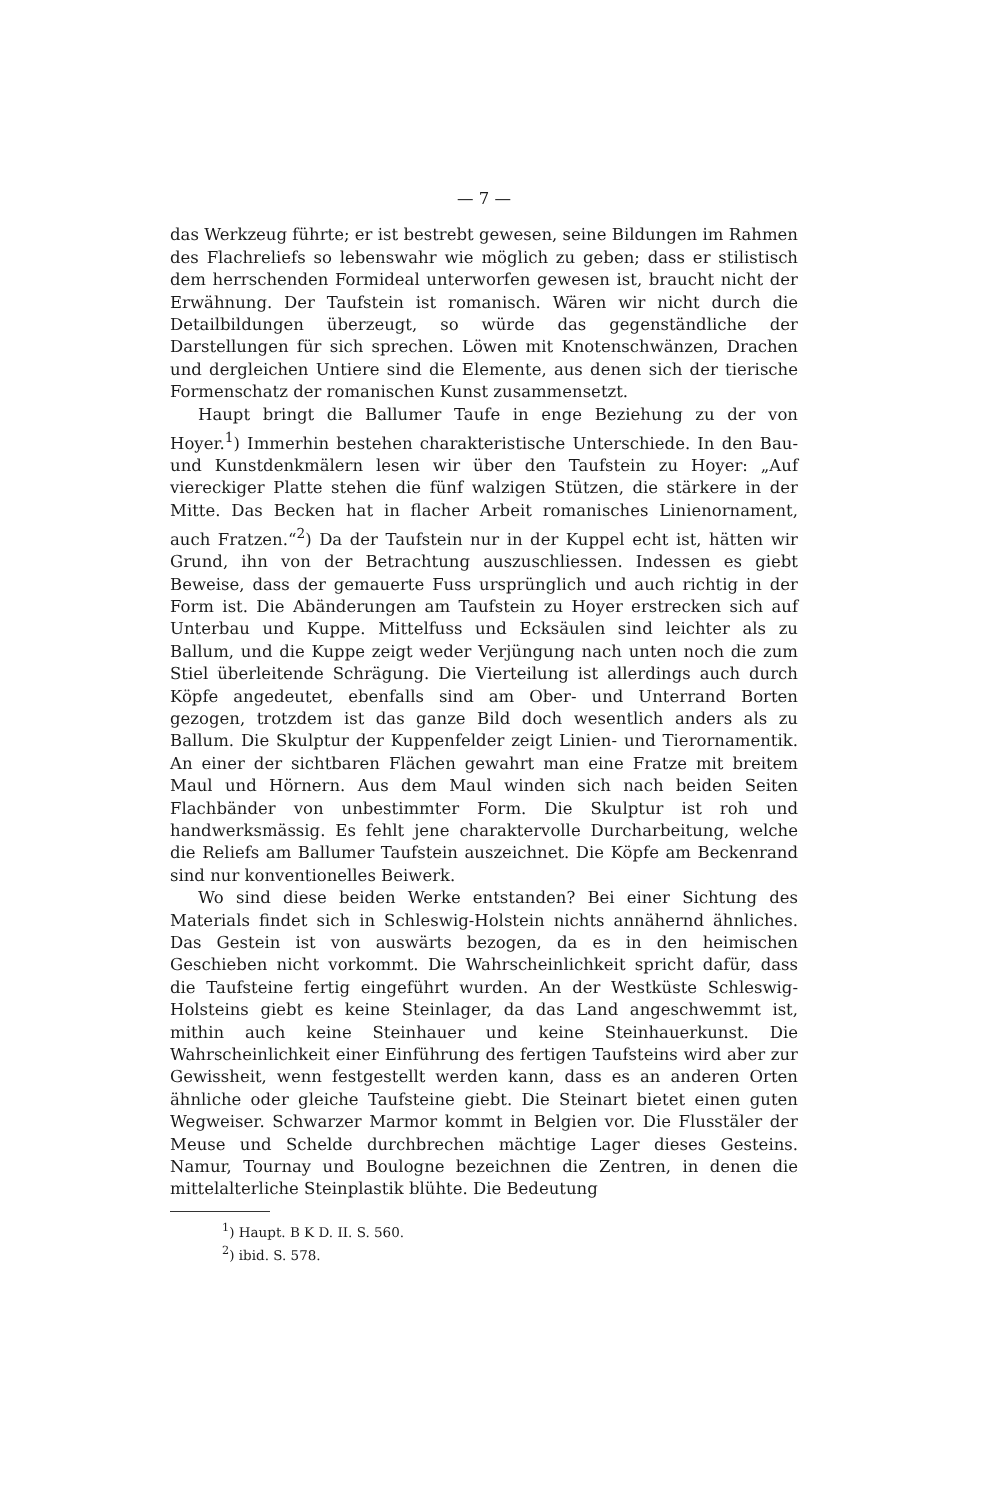— 7 —
das Werkzeug führte; er ist bestrebt gewesen, seine Bildungen im Rahmen des Flachreliefs so lebenswahr wie möglich zu geben; dass er stilistisch dem herrschenden Formideal unterworfen gewesen ist, braucht nicht der Erwähnung. Der Taufstein ist romanisch. Wären wir nicht durch die Detailbildungen überzeugt, so würde das gegenständliche der Darstellungen für sich sprechen. Löwen mit Knotenschwänzen, Drachen und dergleichen Untiere sind die Elemente, aus denen sich der tierische Formenschatz der romanischen Kunst zusammensetzt.
Haupt bringt die Ballumer Taufe in enge Beziehung zu der von Hoyer.<sup>1</sup>) Immerhin bestehen charakteristische Unterschiede. In den Bau- und Kunstdenkmälern lesen wir über den Taufstein zu Hoyer: „Auf viereckiger Platte stehen die fünf walzigen Stützen, die stärkere in der Mitte. Das Becken hat in flacher Arbeit romanisches Linienornament, auch Fratzen.“<sup>2</sup>) Da der Taufstein nur in der Kuppel echt ist, hätten wir Grund, ihn von der Betrachtung auszuschliessen. Indessen es giebt Beweise, dass der gemauerte Fuss ursprünglich und auch richtig in der Form ist. Die Abänderungen am Taufstein zu Hoyer erstrecken sich auf Unterbau und Kuppe. Mittelfuss und Ecksäulen sind leichter als zu Ballum, und die Kuppe zeigt weder Verjüngung nach unten noch die zum Stiel überleitende Schrägung. Die Vierteilung ist allerdings auch durch Köpfe angedeutet, ebenfalls sind am Ober- und Unterrand Borten gezogen, trotzdem ist das ganze Bild doch wesentlich anders als zu Ballum. Die Skulptur der Kuppenfelder zeigt Linien- und Tierornamentik. An einer der sichtbaren Flächen gewahrt man eine Fratze mit breitem Maul und Hörnern. Aus dem Maul winden sich nach beiden Seiten Flachbänder von unbestimmter Form. Die Skulptur ist roh und handwerksmässig. Es fehlt jene charaktervolle Durcharbeitung, welche die Reliefs am Ballumer Taufstein auszeichnet. Die Köpfe am Beckenrand sind nur konventionelles Beiwerk.
Wo sind diese beiden Werke entstanden? Bei einer Sichtung des Materials findet sich in Schleswig-Holstein nichts annähernd ähnliches. Das Gestein ist von auswärts bezogen, da es in den heimischen Geschieben nicht vorkommt. Die Wahrscheinlichkeit spricht dafür, dass die Taufsteine fertig eingeführt wurden. An der Westküste Schleswig-Holsteins giebt es keine Steinlager, da das Land angeschwemmt ist, mithin auch keine Steinhauer und keine Steinhauerkunst. Die Wahrscheinlichkeit einer Einführung des fertigen Taufsteins wird aber zur Gewissheit, wenn festgestellt werden kann, dass es an anderen Orten ähnliche oder gleiche Taufsteine giebt. Die Steinart bietet einen guten Wegweiser. Schwarzer Marmor kommt in Belgien vor. Die Flusstäler der Meuse und Schelde durchbrechen mächtige Lager dieses Gesteins. Namur, Tournay und Boulogne bezeichnen die Zentren, in denen die mittelalterliche Steinplastik blühte. Die Bedeutung
<sup>1</sup>) Haupt. B K D. II. S. 560.
<sup>2</sup>) ibid. S. 578.